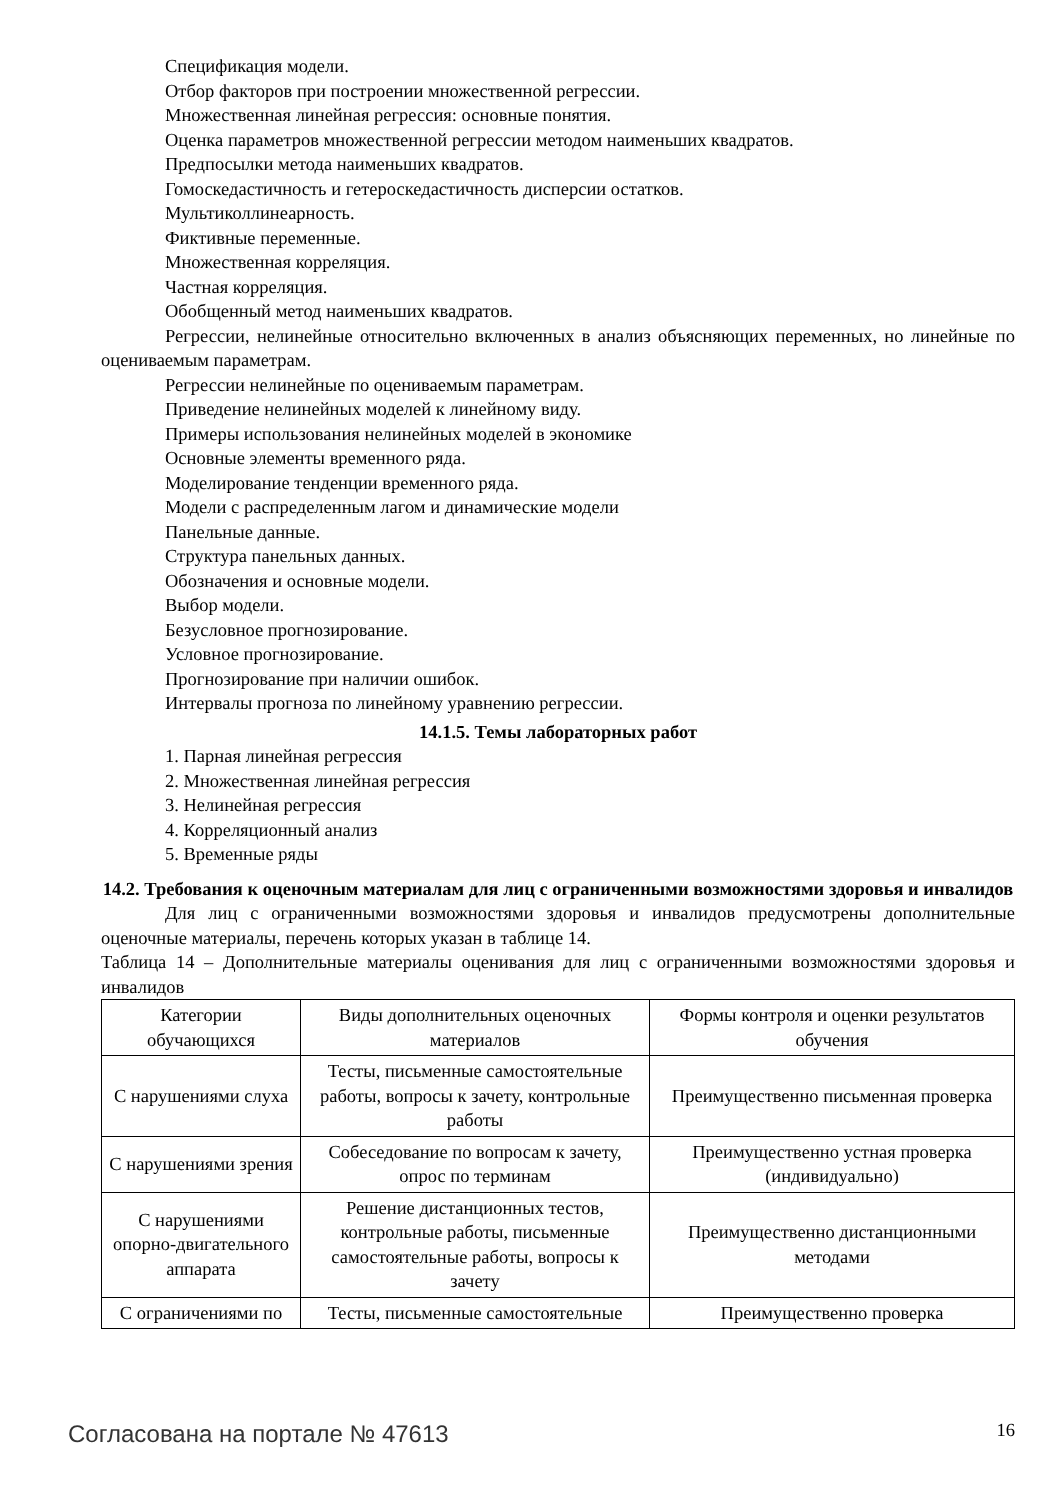Спецификация модели.
Отбор факторов при построении множественной регрессии.
Множественная линейная регрессия: основные понятия.
Оценка параметров множественной регрессии методом наименьших квадратов.
Предпосылки метода наименьших квадратов.
Гомоскедастичность и гетероскедастичность дисперсии остатков.
Мультиколлинеарность.
Фиктивные переменные.
Множественная корреляция.
Частная корреляция.
Обобщенный метод наименьших квадратов.
Регрессии, нелинейные относительно включенных в анализ объясняющих переменных, но линейные по оцениваемым параметрам.
Регрессии нелинейные по оцениваемым параметрам.
Приведение нелинейных моделей к линейному виду.
Примеры использования нелинейных моделей в экономике
Основные элементы временного ряда.
Моделирование тенденции временного ряда.
Модели с распределенным лагом и динамические модели
Панельные данные.
Структура панельных данных.
Обозначения и основные модели.
Выбор модели.
Безусловное прогнозирование.
Условное прогнозирование.
Прогнозирование при наличии ошибок.
Интервалы прогноза по линейному уравнению регрессии.
14.1.5. Темы лабораторных работ
1. Парная линейная регрессия
2. Множественная линейная регрессия
3. Нелинейная регрессия
4. Корреляционный анализ
5. Временные ряды
14.2. Требования к оценочным материалам для лиц с ограниченными возможностями здоровья и инвалидов
Для лиц с ограниченными возможностями здоровья и инвалидов предусмотрены дополнительные оценочные материалы, перечень которых указан в таблице 14.
Таблица 14 – Дополнительные материалы оценивания для лиц с ограниченными возможностями здоровья и инвалидов
| Категории обучающихся | Виды дополнительных оценочных материалов | Формы контроля и оценки результатов обучения |
| С нарушениями слуха | Тесты, письменные самостоятельные работы, вопросы к зачету, контрольные работы | Преимущественно письменная проверка |
| С нарушениями зрения | Собеседование по вопросам к зачету, опрос по терминам | Преимущественно устная проверка (индивидуально) |
| С нарушениями опорно-двигательного аппарата | Решение дистанционных тестов, контрольные работы, письменные самостоятельные работы, вопросы к зачету | Преимущественно дистанционными методами |
| С ограничениями по | Тесты, письменные самостоятельные | Преимущественно проверка |
Согласована на портале № 47613 16